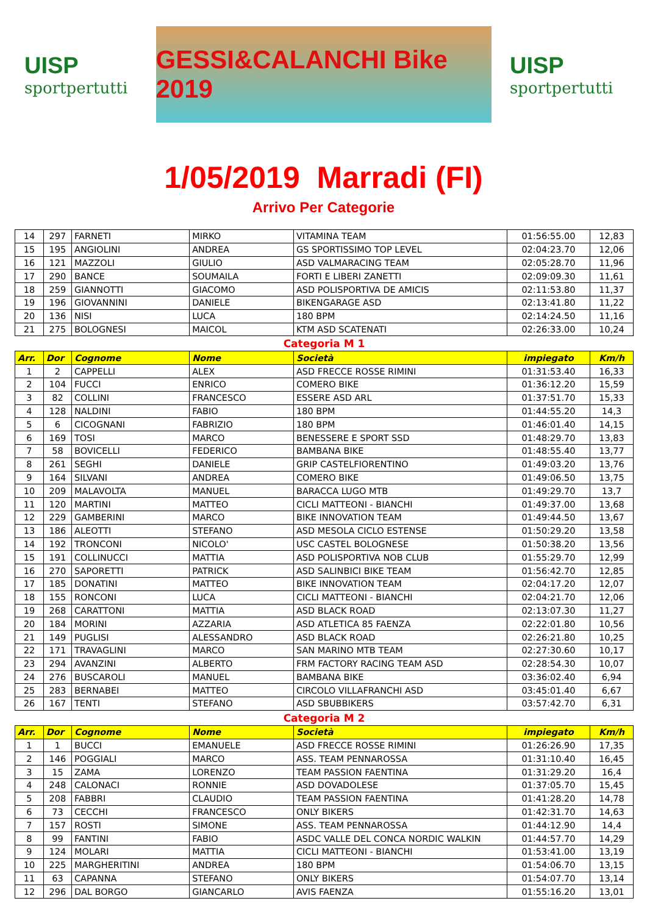UISP
sportpertutti
GESSI&CALANCHI Bike 2019
UISP
sportpertutti
1/05/2019 Marradi (FI)
Arrivo Per Categorie
| 14 | 297 | FARNETI | MIRKO | VITAMINA TEAM | 01:56:55.00 | 12,83 |
| 15 | 195 | ANGIOLINI | ANDREA | GS SPORTISSIMO TOP LEVEL | 02:04:23.70 | 12,06 |
| 16 | 121 | MAZZOLI | GIULIO | ASD VALMARACING TEAM | 02:05:28.70 | 11,96 |
| 17 | 290 | BANCE | SOUMAILA | FORTI E LIBERI ZANETTI | 02:09:09.30 | 11,61 |
| 18 | 259 | GIANNOTTI | GIACOMO | ASD POLISPORTIVA DE AMICIS | 02:11:53.80 | 11,37 |
| 19 | 196 | GIOVANNINI | DANIELE | BIKENGARAGE ASD | 02:13:41.80 | 11,22 |
| 20 | 136 | NISI | LUCA | 180 BPM | 02:14:24.50 | 11,16 |
| 21 | 275 | BOLOGNESI | MAICOL | KTM ASD SCATENATI | 02:26:33.00 | 10,24 |
| Categoria M 1 | | | | | | |
| Arr. | Dor | Cognome | Nome | Società | impiegato | Km/h |
| 1 | 2 | CAPPELLI | ALEX | ASD FRECCE ROSSE RIMINI | 01:31:53.40 | 16,33 |
| 2 | 104 | FUCCI | ENRICO | COMERO BIKE | 01:36:12.20 | 15,59 |
| 3 | 82 | COLLINI | FRANCESCO | ESSERE ASD ARL | 01:37:51.70 | 15,33 |
| 4 | 128 | NALDINI | FABIO | 180 BPM | 01:44:55.20 | 14,3 |
| 5 | 6 | CICOGNANI | FABRIZIO | 180 BPM | 01:46:01.40 | 14,15 |
| 6 | 169 | TOSI | MARCO | BENESSERE E SPORT SSD | 01:48:29.70 | 13,83 |
| 7 | 58 | BOVICELLI | FEDERICO | BAMBANA BIKE | 01:48:55.40 | 13,77 |
| 8 | 261 | SEGHI | DANIELE | GRIP CASTELFIORENTINO | 01:49:03.20 | 13,76 |
| 9 | 164 | SILVANI | ANDREA | COMERO BIKE | 01:49:06.50 | 13,75 |
| 10 | 209 | MALAVOLTA | MANUEL | BARACCA LUGO MTB | 01:49:29.70 | 13,7 |
| 11 | 120 | MARTINI | MATTEO | CICLI MATTEONI - BIANCHI | 01:49:37.00 | 13,68 |
| 12 | 229 | GAMBERINI | MARCO | BIKE INNOVATION TEAM | 01:49:44.50 | 13,67 |
| 13 | 186 | ALEOTTI | STEFANO | ASD MESOLA CICLO ESTENSE | 01:50:29.20 | 13,58 |
| 14 | 192 | TRONCONI | NICOLO' | USC CASTEL BOLOGNESE | 01:50:38.20 | 13,56 |
| 15 | 191 | COLLINUCCI | MATTIA | ASD POLISPORTIVA NOB CLUB | 01:55:29.70 | 12,99 |
| 16 | 270 | SAPORETTI | PATRICK | ASD SALINBICI BIKE TEAM | 01:56:42.70 | 12,85 |
| 17 | 185 | DONATINI | MATTEO | BIKE INNOVATION TEAM | 02:04:17.20 | 12,07 |
| 18 | 155 | RONCONI | LUCA | CICLI MATTEONI - BIANCHI | 02:04:21.70 | 12,06 |
| 19 | 268 | CARATTONI | MATTIA | ASD BLACK ROAD | 02:13:07.30 | 11,27 |
| 20 | 184 | MORINI | AZZARIA | ASD ATLETICA 85 FAENZA | 02:22:01.80 | 10,56 |
| 21 | 149 | PUGLISI | ALESSANDRO | ASD BLACK ROAD | 02:26:21.80 | 10,25 |
| 22 | 171 | TRAVAGLINI | MARCO | SAN MARINO MTB TEAM | 02:27:30.60 | 10,17 |
| 23 | 294 | AVANZINI | ALBERTO | FRM FACTORY RACING TEAM ASD | 02:28:54.30 | 10,07 |
| 24 | 276 | BUSCAROLI | MANUEL | BAMBANA BIKE | 03:36:02.40 | 6,94 |
| 25 | 283 | BERNABEI | MATTEO | CIRCOLO VILLAFRANCHI ASD | 03:45:01.40 | 6,67 |
| 26 | 167 | TENTI | STEFANO | ASD SBUBBIKERS | 03:57:42.70 | 6,31 |
| Categoria M 2 | | | | | | |
| Arr. | Dor | Cognome | Nome | Società | impiegato | Km/h |
| 1 | 1 | BUCCI | EMANUELE | ASD FRECCE ROSSE RIMINI | 01:26:26.90 | 17,35 |
| 2 | 146 | POGGIALI | MARCO | ASS. TEAM PENNAROSSA | 01:31:10.40 | 16,45 |
| 3 | 15 | ZAMA | LORENZO | TEAM PASSION FAENTINA | 01:31:29.20 | 16,4 |
| 4 | 248 | CALONACI | RONNIE | ASD DOVADOLESE | 01:37:05.70 | 15,45 |
| 5 | 208 | FABBRI | CLAUDIO | TEAM PASSION FAENTINA | 01:41:28.20 | 14,78 |
| 6 | 73 | CECCHI | FRANCESCO | ONLY BIKERS | 01:42:31.70 | 14,63 |
| 7 | 157 | ROSTI | SIMONE | ASS. TEAM PENNAROSSA | 01:44:12.90 | 14,4 |
| 8 | 99 | FANTINI | FABIO | ASDC VALLE DEL CONCA NORDIC WALKIN | 01:44:57.70 | 14,29 |
| 9 | 124 | MOLARI | MATTIA | CICLI MATTEONI - BIANCHI | 01:53:41.00 | 13,19 |
| 10 | 225 | MARGHERITINI | ANDREA | 180 BPM | 01:54:06.70 | 13,15 |
| 11 | 63 | CAPANNA | STEFANO | ONLY BIKERS | 01:54:07.70 | 13,14 |
| 12 | 296 | DAL BORGO | GIANCARLO | AVIS FAENZA | 01:55:16.20 | 13,01 |